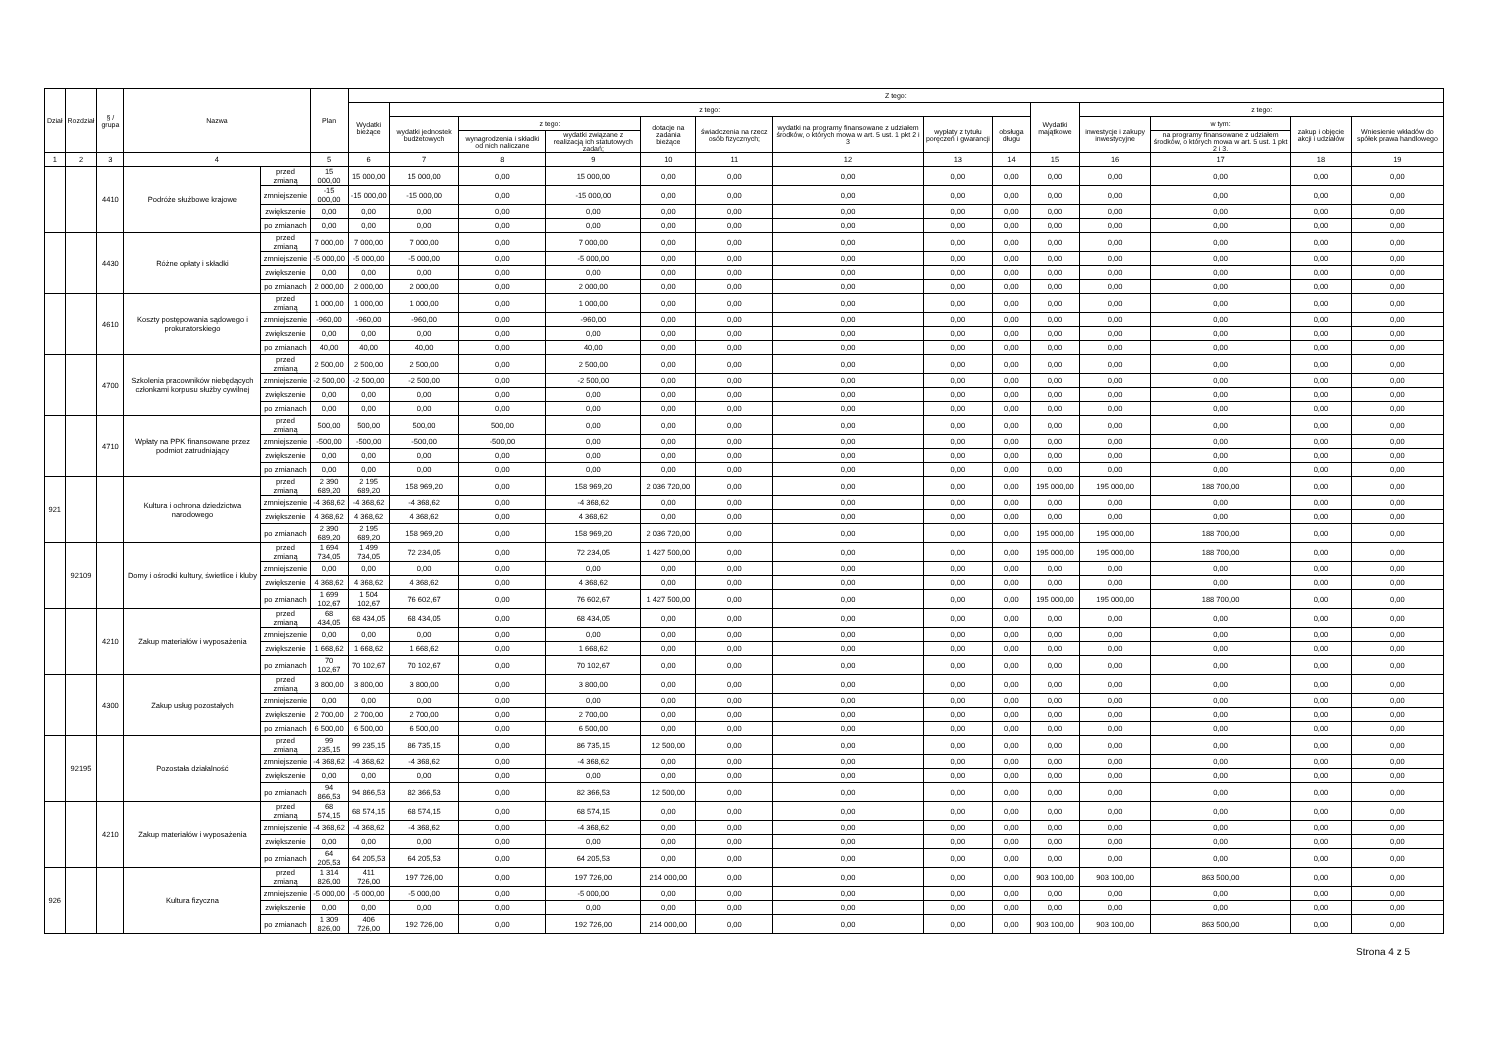| Dział | Rozdział | § / grupa | Nazwa | | Plan | Z tego: | | | | | | | | | | | | | |
| --- | --- | --- | --- | --- | --- | --- | --- | --- | --- | --- | --- | --- | --- | --- | --- | --- | --- | --- | --- |
| | | | | | | Wydatki bieżące | z tego: | | | | | | | | Wydatki majątkowe | z tego: | | | |
| | | | | | | | wydatki jednostek budżetowych | z tego: | | dotacje na zadania bieżące | świadczenia na rzecz osób fizycznych; | wydatki na programy finansowane z udziałem środków, o których mowa w art. 5 ust. 1 pkt 2 i 3 | wypłaty z tytułu poręczeń i gwarancji | obsługa długu | | inwestycje i zakupy inwestycyjne | w tym: | zakup i objęcie akcji i udziałów | Wniesienie wkładów do spółek prawa handlowego |
| | | | | | | | | wynagrodzenia i składki od nich naliczane | wydatki związane z realizacją ich statutowych zadań; | | | | | | | | na programy finansowane z udziałem środków, o których mowa w art. 5 ust. 1 pkt 2 i 3. | | |
| 1 | 2 | 3 | 4 | | 5 | 6 | 7 | 8 | 9 | 10 | 11 | 12 | 13 | 14 | 15 | 16 | 17 | 18 | 19 |
| | | 4410 | Podróże służbowe krajowe | przed zmianą | 15 000,00 | 15 000,00 | 15 000,00 | 0,00 | 15 000,00 | 0,00 | 0,00 | 0,00 | 0,00 | 0,00 | 0,00 | 0,00 | 0,00 | 0,00 | 0,00 |
| | | | | zmniejszenie | -15 000,00 | -15 000,00 | -15 000,00 | 0,00 | -15 000,00 | 0,00 | 0,00 | 0,00 | 0,00 | 0,00 | 0,00 | 0,00 | 0,00 | 0,00 | 0,00 |
| | | | | zwiększenie | 0,00 | 0,00 | 0,00 | 0,00 | 0,00 | 0,00 | 0,00 | 0,00 | 0,00 | 0,00 | 0,00 | 0,00 | 0,00 | 0,00 | 0,00 |
| | | | | po zmianach | 0,00 | 0,00 | 0,00 | 0,00 | 0,00 | 0,00 | 0,00 | 0,00 | 0,00 | 0,00 | 0,00 | 0,00 | 0,00 | 0,00 | 0,00 |
| | | 4430 | Różne opłaty i składki | przed zmianą | 7 000,00 | 7 000,00 | 7 000,00 | 0,00 | 7 000,00 | 0,00 | 0,00 | 0,00 | 0,00 | 0,00 | 0,00 | 0,00 | 0,00 | 0,00 | 0,00 |
| | | | | zmniejszenie | -5 000,00 | -5 000,00 | -5 000,00 | 0,00 | -5 000,00 | 0,00 | 0,00 | 0,00 | 0,00 | 0,00 | 0,00 | 0,00 | 0,00 | 0,00 | 0,00 |
| | | | | zwiększenie | 0,00 | 0,00 | 0,00 | 0,00 | 0,00 | 0,00 | 0,00 | 0,00 | 0,00 | 0,00 | 0,00 | 0,00 | 0,00 | 0,00 | 0,00 |
| | | | | po zmianach | 2 000,00 | 2 000,00 | 2 000,00 | 0,00 | 2 000,00 | 0,00 | 0,00 | 0,00 | 0,00 | 0,00 | 0,00 | 0,00 | 0,00 | 0,00 | 0,00 |
| | | 4610 | Koszty postępowania sądowego i prokuratorskiego | przed zmianą | 1 000,00 | 1 000,00 | 1 000,00 | 0,00 | 1 000,00 | 0,00 | 0,00 | 0,00 | 0,00 | 0,00 | 0,00 | 0,00 | 0,00 | 0,00 | 0,00 |
| | | | | zmniejszenie | -960,00 | -960,00 | -960,00 | 0,00 | -960,00 | 0,00 | 0,00 | 0,00 | 0,00 | 0,00 | 0,00 | 0,00 | 0,00 | 0,00 | 0,00 |
| | | | | zwiększenie | 0,00 | 0,00 | 0,00 | 0,00 | 0,00 | 0,00 | 0,00 | 0,00 | 0,00 | 0,00 | 0,00 | 0,00 | 0,00 | 0,00 | 0,00 |
| | | | | po zmianach | 40,00 | 40,00 | 40,00 | 0,00 | 40,00 | 0,00 | 0,00 | 0,00 | 0,00 | 0,00 | 0,00 | 0,00 | 0,00 | 0,00 | 0,00 |
| | | 4700 | Szkolenia pracowników niebędących członkami korpusu służby cywilnej | przed zmianą | 2 500,00 | 2 500,00 | 2 500,00 | 0,00 | 2 500,00 | 0,00 | 0,00 | 0,00 | 0,00 | 0,00 | 0,00 | 0,00 | 0,00 | 0,00 | 0,00 |
| | | | | zmniejszenie | -2 500,00 | -2 500,00 | -2 500,00 | 0,00 | -2 500,00 | 0,00 | 0,00 | 0,00 | 0,00 | 0,00 | 0,00 | 0,00 | 0,00 | 0,00 | 0,00 |
| | | | | zwiększenie | 0,00 | 0,00 | 0,00 | 0,00 | 0,00 | 0,00 | 0,00 | 0,00 | 0,00 | 0,00 | 0,00 | 0,00 | 0,00 | 0,00 | 0,00 |
| | | | | po zmianach | 0,00 | 0,00 | 0,00 | 0,00 | 0,00 | 0,00 | 0,00 | 0,00 | 0,00 | 0,00 | 0,00 | 0,00 | 0,00 | 0,00 | 0,00 |
| | | 4710 | Wpłaty na PPK finansowane przez podmiot zatrudniający | przed zmianą | 500,00 | 500,00 | 500,00 | 500,00 | 0,00 | 0,00 | 0,00 | 0,00 | 0,00 | 0,00 | 0,00 | 0,00 | 0,00 | 0,00 | 0,00 |
| | | | | zmniejszenie | -500,00 | -500,00 | -500,00 | -500,00 | 0,00 | 0,00 | 0,00 | 0,00 | 0,00 | 0,00 | 0,00 | 0,00 | 0,00 | 0,00 | 0,00 |
| | | | | zwiększenie | 0,00 | 0,00 | 0,00 | 0,00 | 0,00 | 0,00 | 0,00 | 0,00 | 0,00 | 0,00 | 0,00 | 0,00 | 0,00 | 0,00 | 0,00 |
| | | | | po zmianach | 0,00 | 0,00 | 0,00 | 0,00 | 0,00 | 0,00 | 0,00 | 0,00 | 0,00 | 0,00 | 0,00 | 0,00 | 0,00 | 0,00 | 0,00 |
| 921 | | | Kultura i ochrona dziedzictwa narodowego | przed zmianą | 2 390 689,20 | 2 195 689,20 | 158 969,20 | 0,00 | 158 969,20 | 2 036 720,00 | 0,00 | 0,00 | 0,00 | 0,00 | 195 000,00 | 195 000,00 | 188 700,00 | 0,00 | 0,00 |
| | | | | zmniejszenie | -4 368,62 | -4 368,62 | -4 368,62 | 0,00 | -4 368,62 | 0,00 | 0,00 | 0,00 | 0,00 | 0,00 | 0,00 | 0,00 | 0,00 | 0,00 | 0,00 |
| | | | | zwiększenie | 4 368,62 | 4 368,62 | 4 368,62 | 0,00 | 4 368,62 | 0,00 | 0,00 | 0,00 | 0,00 | 0,00 | 0,00 | 0,00 | 0,00 | 0,00 | 0,00 |
| | | | | po zmianach | 2 390 689,20 | 2 195 689,20 | 158 969,20 | 0,00 | 158 969,20 | 2 036 720,00 | 0,00 | 0,00 | 0,00 | 0,00 | 195 000,00 | 195 000,00 | 188 700,00 | 0,00 | 0,00 |
| | 92109 | | Domy i ośrodki kultury, świetlice i kluby | przed zmianą | 1 694 734,05 | 1 499 734,05 | 72 234,05 | 0,00 | 72 234,05 | 1 427 500,00 | 0,00 | 0,00 | 0,00 | 0,00 | 195 000,00 | 195 000,00 | 188 700,00 | 0,00 | 0,00 |
| | | | | zmniejszenie | 0,00 | 0,00 | 0,00 | 0,00 | 0,00 | 0,00 | 0,00 | 0,00 | 0,00 | 0,00 | 0,00 | 0,00 | 0,00 | 0,00 | 0,00 |
| | | | | zwiększenie | 4 368,62 | 4 368,62 | 4 368,62 | 0,00 | 4 368,62 | 0,00 | 0,00 | 0,00 | 0,00 | 0,00 | 0,00 | 0,00 | 0,00 | 0,00 | 0,00 |
| | | | | po zmianach | 1 699 102,67 | 1 504 102,67 | 76 602,67 | 0,00 | 76 602,67 | 1 427 500,00 | 0,00 | 0,00 | 0,00 | 0,00 | 195 000,00 | 195 000,00 | 188 700,00 | 0,00 | 0,00 |
| | | 4210 | Zakup materiałów i wyposażenia | przed zmianą | 68 434,05 | 68 434,05 | 68 434,05 | 0,00 | 68 434,05 | 0,00 | 0,00 | 0,00 | 0,00 | 0,00 | 0,00 | 0,00 | 0,00 | 0,00 | 0,00 |
| | | | | zmniejszenie | 0,00 | 0,00 | 0,00 | 0,00 | 0,00 | 0,00 | 0,00 | 0,00 | 0,00 | 0,00 | 0,00 | 0,00 | 0,00 | 0,00 | 0,00 |
| | | | | zwiększenie | 1 668,62 | 1 668,62 | 1 668,62 | 0,00 | 1 668,62 | 0,00 | 0,00 | 0,00 | 0,00 | 0,00 | 0,00 | 0,00 | 0,00 | 0,00 | 0,00 |
| | | | | po zmianach | 70 102,67 | 70 102,67 | 70 102,67 | 0,00 | 70 102,67 | 0,00 | 0,00 | 0,00 | 0,00 | 0,00 | 0,00 | 0,00 | 0,00 | 0,00 | 0,00 |
| | | 4300 | Zakup usług pozostałych | przed zmianą | 3 800,00 | 3 800,00 | 3 800,00 | 0,00 | 3 800,00 | 0,00 | 0,00 | 0,00 | 0,00 | 0,00 | 0,00 | 0,00 | 0,00 | 0,00 | 0,00 |
| | | | | zmniejszenie | 0,00 | 0,00 | 0,00 | 0,00 | 0,00 | 0,00 | 0,00 | 0,00 | 0,00 | 0,00 | 0,00 | 0,00 | 0,00 | 0,00 | 0,00 |
| | | | | zwiększenie | 2 700,00 | 2 700,00 | 2 700,00 | 0,00 | 2 700,00 | 0,00 | 0,00 | 0,00 | 0,00 | 0,00 | 0,00 | 0,00 | 0,00 | 0,00 | 0,00 |
| | | | | po zmianach | 6 500,00 | 6 500,00 | 6 500,00 | 0,00 | 6 500,00 | 0,00 | 0,00 | 0,00 | 0,00 | 0,00 | 0,00 | 0,00 | 0,00 | 0,00 | 0,00 |
| | 92195 | | Pozostała działalność | przed zmianą | 99 235,15 | 99 235,15 | 86 735,15 | 0,00 | 86 735,15 | 12 500,00 | 0,00 | 0,00 | 0,00 | 0,00 | 0,00 | 0,00 | 0,00 | 0,00 | 0,00 |
| | | | | zmniejszenie | -4 368,62 | -4 368,62 | -4 368,62 | 0,00 | -4 368,62 | 0,00 | 0,00 | 0,00 | 0,00 | 0,00 | 0,00 | 0,00 | 0,00 | 0,00 | 0,00 |
| | | | | zwiększenie | 0,00 | 0,00 | 0,00 | 0,00 | 0,00 | 0,00 | 0,00 | 0,00 | 0,00 | 0,00 | 0,00 | 0,00 | 0,00 | 0,00 | 0,00 |
| | | | | po zmianach | 94 866,53 | 94 866,53 | 82 366,53 | 0,00 | 82 366,53 | 12 500,00 | 0,00 | 0,00 | 0,00 | 0,00 | 0,00 | 0,00 | 0,00 | 0,00 | 0,00 |
| | | 4210 | Zakup materiałów i wyposażenia | przed zmianą | 68 574,15 | 68 574,15 | 68 574,15 | 0,00 | 68 574,15 | 0,00 | 0,00 | 0,00 | 0,00 | 0,00 | 0,00 | 0,00 | 0,00 | 0,00 | 0,00 |
| | | | | zmniejszenie | -4 368,62 | -4 368,62 | -4 368,62 | 0,00 | -4 368,62 | 0,00 | 0,00 | 0,00 | 0,00 | 0,00 | 0,00 | 0,00 | 0,00 | 0,00 | 0,00 |
| | | | | zwiększenie | 0,00 | 0,00 | 0,00 | 0,00 | 0,00 | 0,00 | 0,00 | 0,00 | 0,00 | 0,00 | 0,00 | 0,00 | 0,00 | 0,00 | 0,00 |
| | | | | po zmianach | 64 205,53 | 64 205,53 | 64 205,53 | 0,00 | 64 205,53 | 0,00 | 0,00 | 0,00 | 0,00 | 0,00 | 0,00 | 0,00 | 0,00 | 0,00 | 0,00 |
| 926 | | | Kultura fizyczna | przed zmianą | 1 314 826,00 | 411 726,00 | 197 726,00 | 0,00 | 197 726,00 | 214 000,00 | 0,00 | 0,00 | 0,00 | 0,00 | 903 100,00 | 903 100,00 | 863 500,00 | 0,00 | 0,00 |
| | | | | zmniejszenie | -5 000,00 | -5 000,00 | -5 000,00 | 0,00 | -5 000,00 | 0,00 | 0,00 | 0,00 | 0,00 | 0,00 | 0,00 | 0,00 | 0,00 | 0,00 | 0,00 |
| | | | | zwiększenie | 0,00 | 0,00 | 0,00 | 0,00 | 0,00 | 0,00 | 0,00 | 0,00 | 0,00 | 0,00 | 0,00 | 0,00 | 0,00 | 0,00 | 0,00 |
| | | | | po zmianach | 1 309 826,00 | 406 726,00 | 192 726,00 | 0,00 | 192 726,00 | 214 000,00 | 0,00 | 0,00 | 0,00 | 0,00 | 903 100,00 | 903 100,00 | 863 500,00 | 0,00 | 0,00 |
Strona 4 z 5